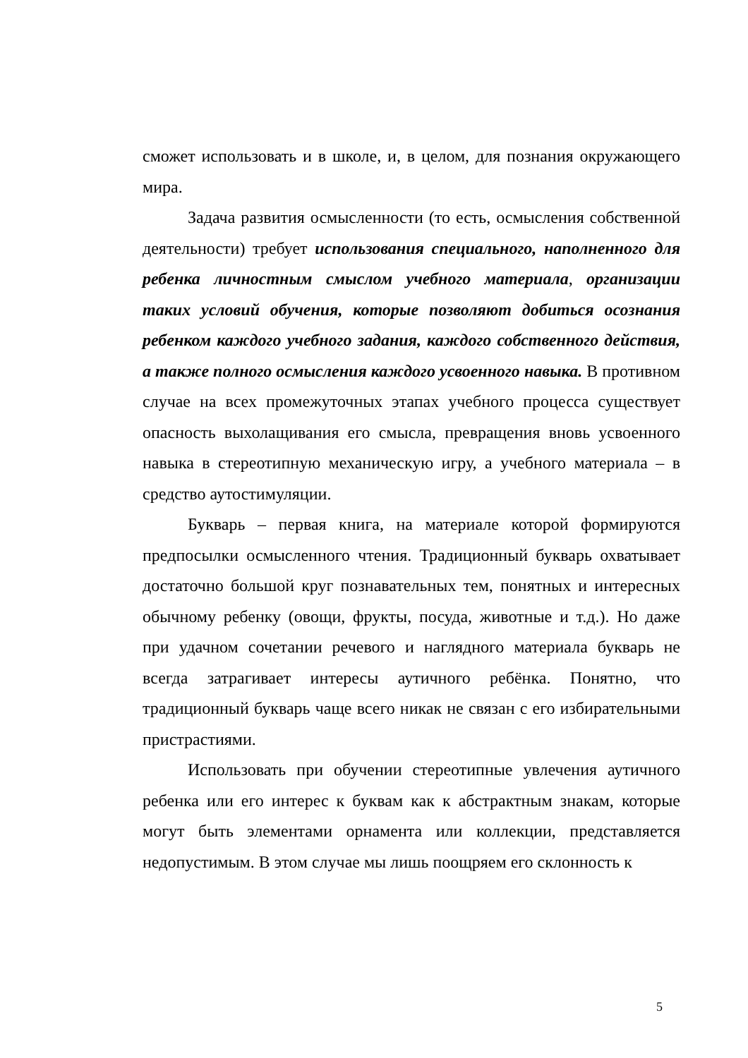сможет использовать и в школе, и, в целом, для познания окружающего мира.
Задача развития осмысленности (то есть, осмысления собственной деятельности) требует использования специального, наполненного для ребенка личностным смыслом учебного материала, организации таких условий обучения, которые позволяют добиться осознания ребенком каждого учебного задания, каждого собственного действия, а также полного осмысления каждого усвоенного навыка. В противном случае на всех промежуточных этапах учебного процесса существует опасность выхолащивания его смысла, превращения вновь усвоенного навыка в стереотипную механическую игру, а учебного материала – в средство аутостимуляции.
Букварь – первая книга, на материале которой формируются предпосылки осмысленного чтения. Традиционный букварь охватывает достаточно большой круг познавательных тем, понятных и интересных обычному ребенку (овощи, фрукты, посуда, животные и т.д.). Но даже при удачном сочетании речевого и наглядного материала букварь не всегда затрагивает интересы аутичного ребёнка. Понятно, что традиционный букварь чаще всего никак не связан с его избирательными пристрастиями.
Использовать при обучении стереотипные увлечения аутичного ребенка или его интерес к буквам как к абстрактным знакам, которые могут быть элементами орнамента или коллекции, представляется недопустимым. В этом случае мы лишь поощряем его склонность к
5